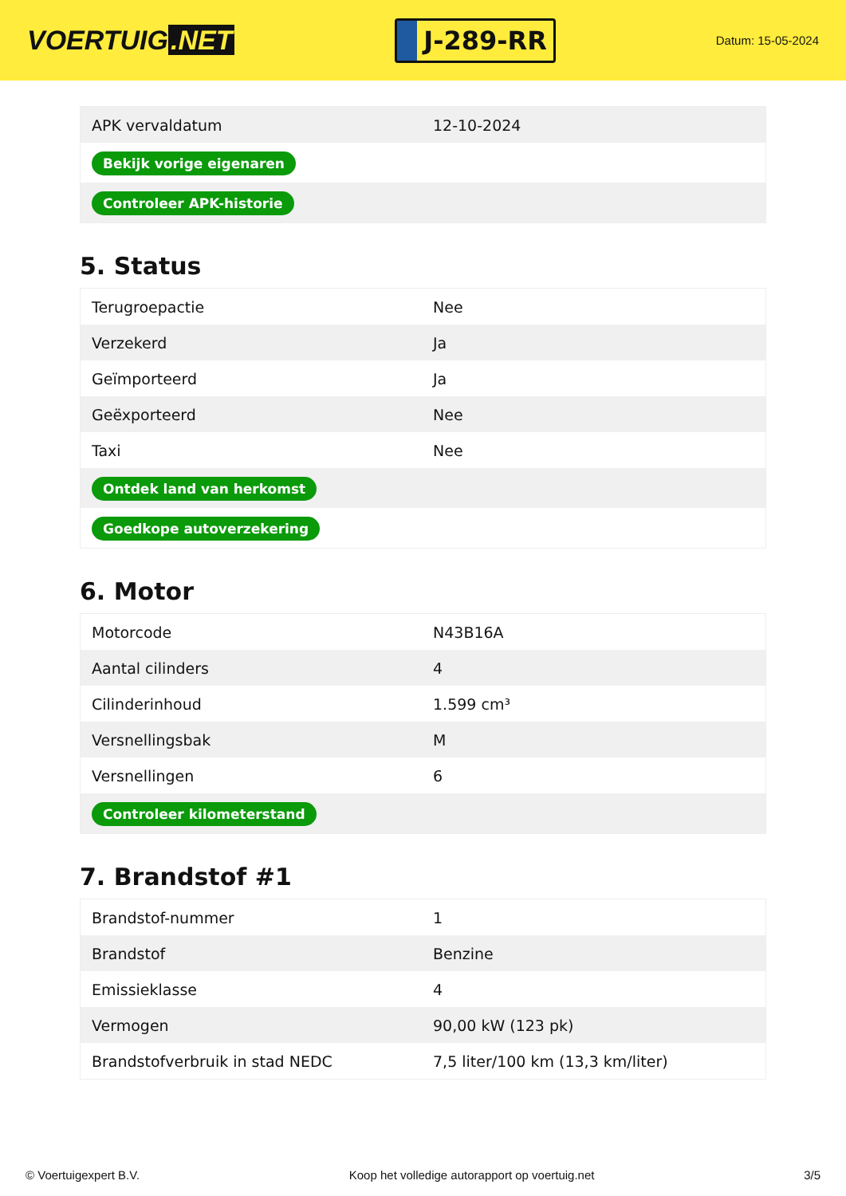VOERTUIG.NET
J-289-RR
Datum: 15-05-2024
| APK vervaldatum | 12-10-2024 |
| Bekijk vorige eigenaren | |
| Controleer APK-historie | |
5. Status
| Terugroepactie | Nee |
| Verzekerd | Ja |
| Geïmporteerd | Ja |
| Geëxporteerd | Nee |
| Taxi | Nee |
| Ontdek land van herkomst | |
| Goedkope autoverzekering | |
6. Motor
| Motorcode | N43B16A |
| Aantal cilinders | 4 |
| Cilinderinhoud | 1.599 cm³ |
| Versnellingsbak | M |
| Versnellingen | 6 |
| Controleer kilometerstand | |
7. Brandstof #1
| Brandstof-nummer | 1 |
| Brandstof | Benzine |
| Emissieklasse | 4 |
| Vermogen | 90,00 kW (123 pk) |
| Brandstofverbruik in stad NEDC | 7,5 liter/100 km (13,3 km/liter) |
© Voertuigexpert B.V. Koop het volledige autorapport op voertuig.net 3/5